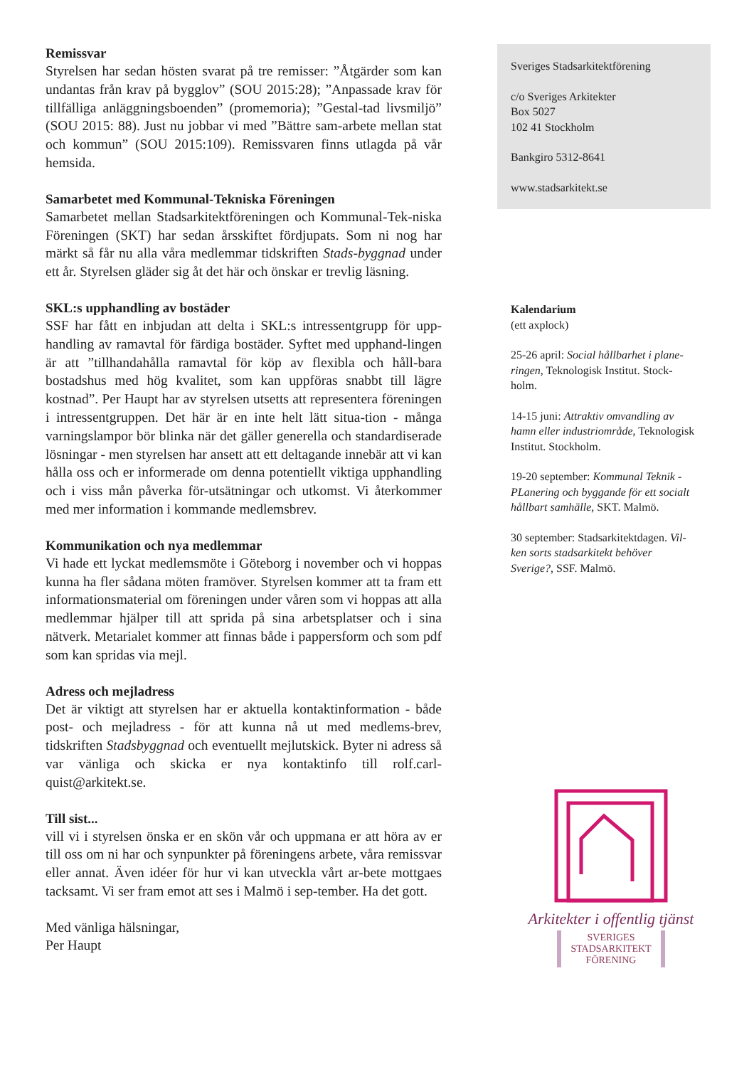Remissvar
Styrelsen har sedan hösten svarat på tre remisser: ”Åtgärder som kan undantas från krav på bygglov” (SOU 2015:28); ”Anpassade krav för tillfälliga anläggningsboenden” (promemoria); ”Gestal-tad livsmiljö” (SOU 2015: 88). Just nu jobbar vi med ”Bättre sam-arbete mellan stat och kommun” (SOU 2015:109). Remissvaren finns utlagda på vår hemsida.
Samarbetet med Kommunal-Tekniska Föreningen
Samarbetet mellan Stadsarkitektföreningen och Kommunal-Tek-niska Föreningen (SKT) har sedan årsskiftet fördjupats. Som ni nog har märkt så får nu alla våra medlemmar tidskriften Stads-byggnad under ett år. Styrelsen gläder sig åt det här och önskar er trevlig läsning.
SKL:s upphandling av bostäder
SSF har fått en inbjudan att delta i SKL:s intressentgrupp för upp-handling av ramavtal för färdiga bostäder. Syftet med upphand-lingen är att ”tillhandahålla ramavtal för köp av flexibla och håll-bara bostadshus med hög kvalitet, som kan uppföras snabbt till lägre kostnad”. Per Haupt har av styrelsen utsetts att representera föreningen i intressentgruppen. Det här är en inte helt lätt situa-tion - många varningslampor bör blinka när det gäller generella och standardiserade lösningar - men styrelsen har ansett att ett deltagande innebär att vi kan hålla oss och er informerade om denna potentiellt viktiga upphandling och i viss mån påverka för-utsätningar och utkomst. Vi återkommer med mer information i kommande medlemsbrev.
Kommunikation och nya medlemmar
Vi hade ett lyckat medlemsmöte i Göteborg i november och vi hoppas kunna ha fler sådana möten framöver. Styrelsen kommer att ta fram ett informationsmaterial om föreningen under våren som vi hoppas att alla medlemmar hjälper till att sprida på sina arbetsplatser och i sina nätverk. Metarialet kommer att finnas både i pappersform och som pdf som kan spridas via mejl.
Adress och mejladress
Det är viktigt att styrelsen har er aktuella kontaktinformation - både post- och mejladress - för att kunna nå ut med medlems-brev, tidskriften Stadsbyggnad och eventuellt mejlutskick. Byter ni adress så var vänliga och skicka er nya kontaktinfo till rolf.carl-quist@arkitekt.se.
Till sist...
vill vi i styrelsen önska er en skön vår och uppmana er att höra av er till oss om ni har och synpunkter på föreningens arbete, våra remissvar eller annat. Även idéer för hur vi kan utveckla vårt ar-bete mottgaes tacksamt. Vi ser fram emot att ses i Malmö i sep-tember. Ha det gott.
Med vänliga hälsningar,
Per Haupt
Sveriges Stadsarkitektförening
c/o Sveriges Arkitekter
Box 5027
102 41 Stockholm
Bankgiro 5312-8641
www.stadsarkitekt.se
Kalendarium
(ett axplock)
25-26 april: Social hållbarhet i plane-ringen, Teknologisk Institut. Stock-holm.
14-15 juni: Attraktiv omvandling av hamn eller industriområde, Teknologisk Institut. Stockholm.
19-20 september: Kommunal Teknik - PLanering och byggande för ett socialt hållbart samhälle, SKT. Malmö.
30 september: Stadsarkitektdagen. Vil-ken sorts stadsarkitekt behöver Sverige?, SSF. Malmö.
Arkitekter i offentlig tjänst
SVERIGES
STADSARKITEKT
FÖRENING